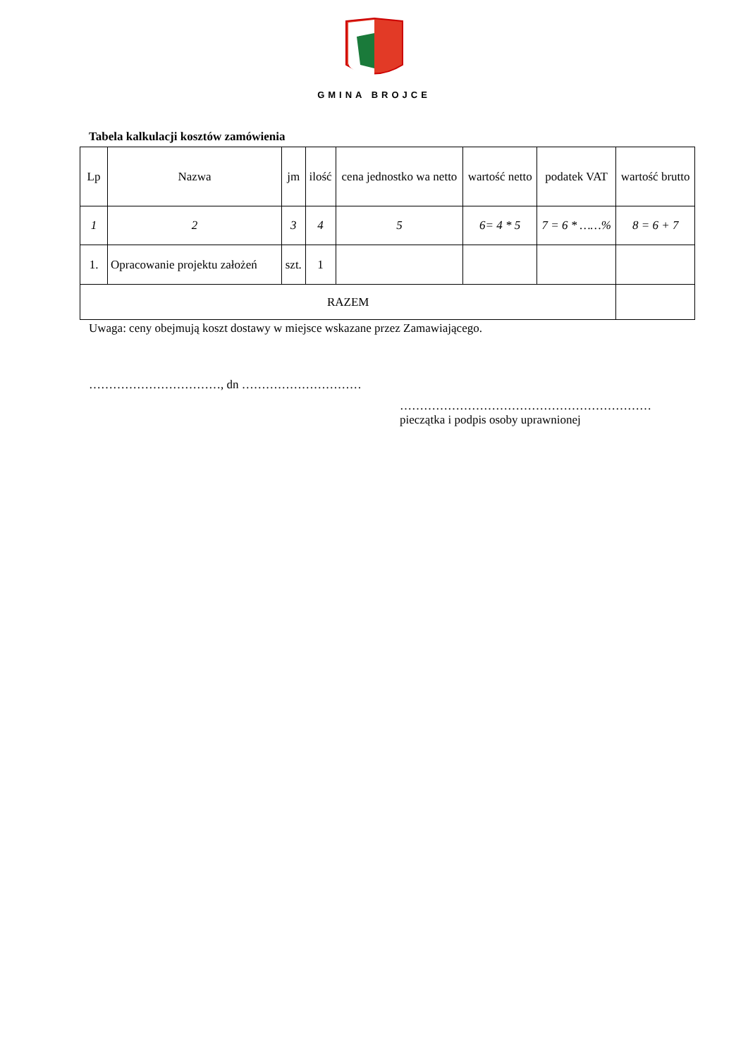GMINA BROJCE
Tabela kalkulacji kosztów zamówienia
| Lp | Nazwa | jm | ilość | cena jednostko wa netto | wartość netto | podatek VAT | wartość brutto |
| 1 | 2 | 3 | 4 | 5 | 6= 4 * 5 | 7 = 6 * ……% | 8 = 6 + 7 |
| 1. | Opracowanie projektu założeń | szt. | 1 | | | | |
| RAZEM | | | | | | | |
Uwaga: ceny obejmują koszt dostawy w miejsce wskazane przez Zamawiającego.
……………………………, dn …………………………
………………………………………………………
pieczątka i podpis osoby uprawnionej